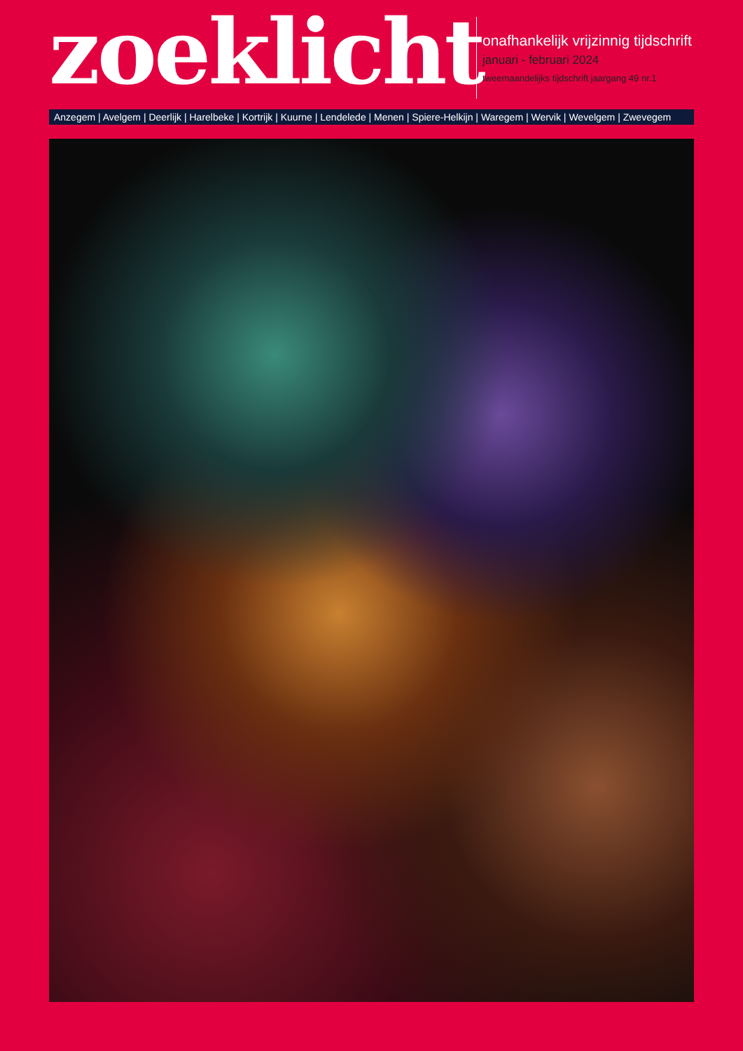zoeklicht
onafhankelijk vrijzinnig tijdschrift
januari - februari 2024
tweemaandelijks tijdschrift jaargang 49 nr.1
Anzegem | Avelgem | Deerlijk | Harelbeke | Kortrijk | Kuurne | Lendelede | Menen | Spiere-Helkijn | Waregem | Wervik | Wevelgem | Zwevegem